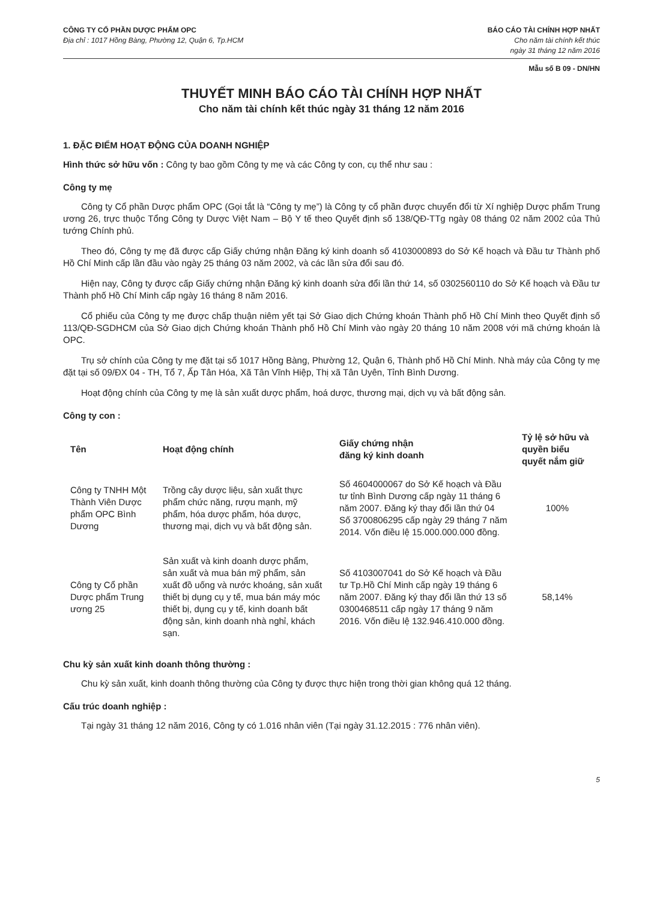CÔNG TY CỔ PHẦN DƯỢC PHẨM OPC
Địa chỉ : 1017 Hồng Bàng, Phường 12, Quận 6, Tp.HCM
BÁO CÁO TÀI CHÍNH HỢP NHẤT
Cho năm tài chính kết thúc
ngày 31 tháng 12 năm 2016
Mẫu số B 09 - DN/HN
THUYẾT MINH BÁO CÁO TÀI CHÍNH HỢP NHẤT
Cho năm tài chính kết thúc ngày 31 tháng 12 năm 2016
1. ĐẶC ĐIỂM HOẠT ĐỘNG CỦA DOANH NGHIỆP
Hình thức sở hữu vốn : Công ty bao gồm Công ty mẹ và các Công ty con, cụ thể như sau :
Công ty mẹ
Công ty Cổ phần Dược phẩm OPC (Gọi tắt là “Công ty mẹ”) là Công ty cổ phần được chuyển đổi từ Xí nghiệp Dược phẩm Trung ương 26, trực thuộc Tổng Công ty Dược Việt Nam – Bộ Y tế theo Quyết định số 138/QĐ-TTg ngày 08 tháng 02 năm 2002 của Thủ tướng Chính phủ.
Theo đó, Công ty mẹ đã được cấp Giấy chứng nhận Đăng ký kinh doanh số 4103000893 do Sở Kế hoạch và Đầu tư Thành phố Hồ Chí Minh cấp lần đầu vào ngày 25 tháng 03 năm 2002, và các lần sửa đổi sau đó.
Hiện nay, Công ty được cấp Giấy chứng nhận Đăng ký kinh doanh sửa đổi lần thứ 14, số 0302560110 do Sở Kế hoạch và Đầu tư Thành phố Hồ Chí Minh cấp ngày 16 tháng 8 năm 2016.
Cổ phiếu của Công ty mẹ được chấp thuận niêm yết tại Sở Giao dịch Chứng khoán Thành phố Hồ Chí Minh theo Quyết định số 113/QĐ-SGDHCM của Sở Giao dịch Chứng khoán Thành phố Hồ Chí Minh vào ngày 20 tháng 10 năm 2008 với mã chứng khoán là OPC.
Trụ sở chính của Công ty mẹ đặt tại số 1017 Hồng Bàng, Phường 12, Quận 6, Thành phố Hồ Chí Minh. Nhà máy của Công ty mẹ đặt tại số 09/ĐX 04 - TH, Tổ 7, Ấp Tân Hóa, Xã Tân Vĩnh Hiệp, Thị xã Tân Uyên, Tỉnh Bình Dương.
Hoạt động chính của Công ty mẹ là sản xuất dược phẩm, hoá dược, thương mại, dịch vụ và bất động sản.
Công ty con :
| Tên | Hoạt động chính | Giấy chứng nhận đăng ký kinh doanh | Tỷ lệ sở hữu và quyền biểu quyết nắm giữ |
| --- | --- | --- | --- |
| Công ty TNHH Một Thành Viên Dược phẩm OPC Bình Dương | Trồng cây dược liệu, sản xuất thực phẩm chức năng, rượu mạnh, mỹ phẩm, hóa dược phẩm, hóa dược, thương mại, dịch vụ và bất động sản. | Số 4604000067 do Sở Kế hoạch và Đầu tư tỉnh Bình Dương cấp ngày 11 tháng 6 năm 2007. Đăng ký thay đổi lần thứ 04 Số 3700806295 cấp ngày 29 tháng 7 năm 2014. Vốn điều lệ 15.000.000.000 đồng. | 100% |
| Công ty Cổ phần Dược phẩm Trung ương 25 | Sản xuất và kinh doanh dược phẩm, sản xuất và mua bán mỹ phẩm, sản xuất đồ uống và nước khoáng, sản xuất thiết bị dụng cụ y tế, mua bán máy móc thiết bị, dụng cụ y tế, kinh doanh bất động sản, kinh doanh nhà nghỉ, khách sạn. | Số 4103007041 do Sở Kế hoạch và Đầu tư Tp.Hồ Chí Minh cấp ngày 19 tháng 6 năm 2007. Đăng ký thay đổi lần thứ 13 số 0300468511 cấp ngày 17 tháng 9 năm 2016. Vốn điều lệ 132.946.410.000 đồng. | 58,14% |
Chu kỳ sản xuất kinh doanh thông thường :
Chu kỳ sản xuất, kinh doanh thông thường của Công ty được thực hiện trong thời gian không quá 12 tháng.
Cấu trúc doanh nghiệp :
Tại ngày 31 tháng 12 năm 2016, Công ty có 1.016 nhân viên (Tại ngày 31.12.2015 : 776 nhân viên).
5